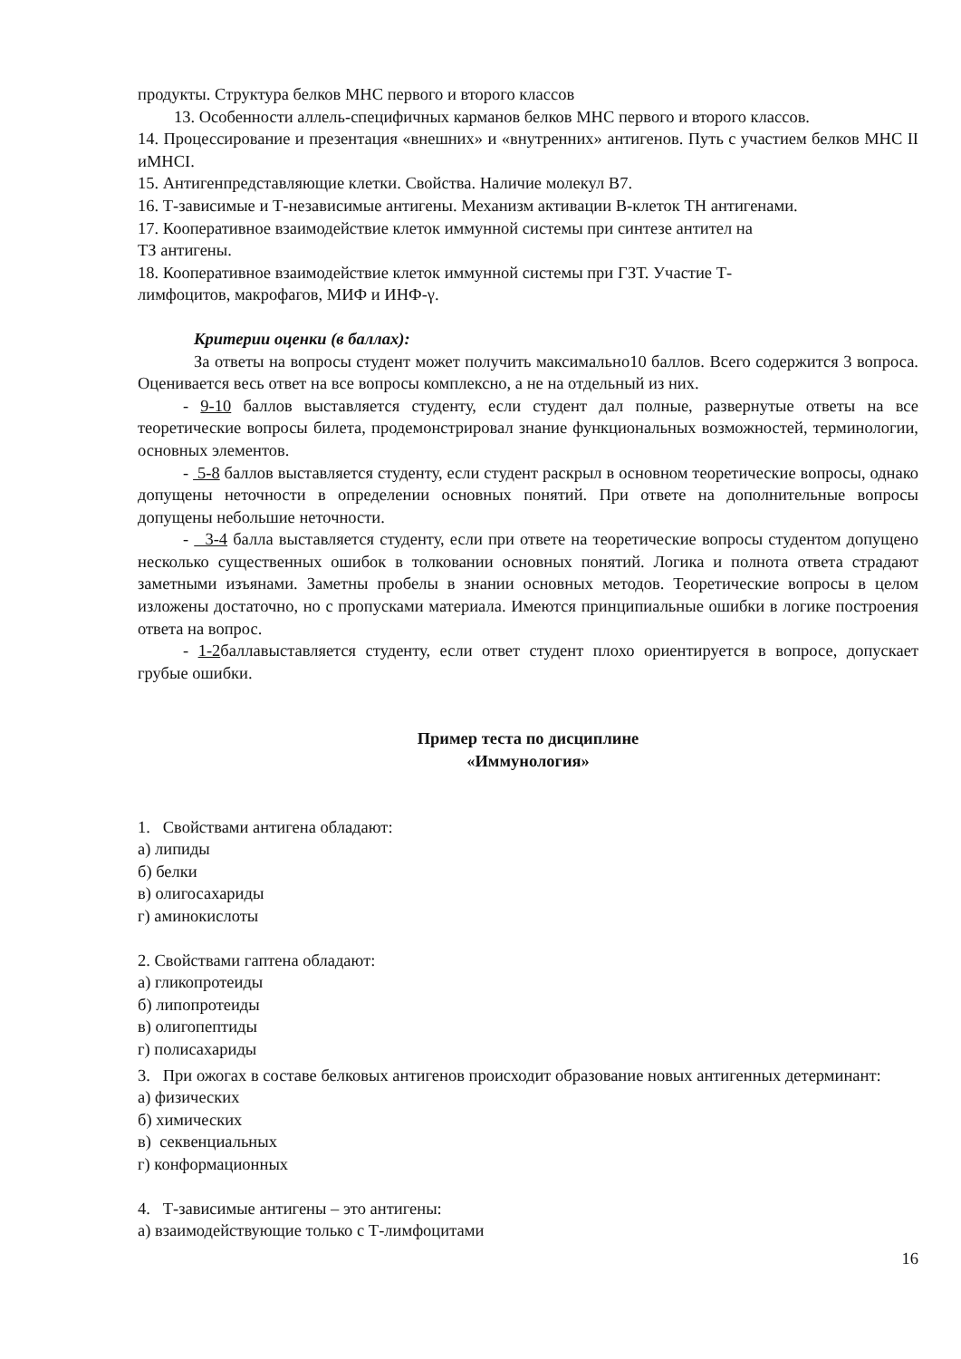продукты. Структура белков МНС первого и второго классов
13. Особенности аллель-специфичных карманов белков МНС первого и второго классов.
14. Процессирование и презентация «внешних» и «внутренних» антигенов. Путь с участием белков МНС II иMHCI.
15. Антигенпредставляющие клетки. Свойства. Наличие молекул В7.
16. Т-зависимые и Т-независимые антигены. Механизм активации В-клеток ТН антигенами.
17. Кооперативное взаимодействие клеток иммунной системы при синтезе антител на
ТЗ антигены.
18. Кооперативное взаимодействие клеток иммунной системы при ГЗТ. Участие Т-
лимфоцитов, макрофагов, МИФ и ИНФ-γ.
Критерии оценки (в баллах):
За ответы на вопросы студент может получить максимально10 баллов. Всего содержится 3 вопроса. Оценивается весь ответ на все вопросы комплексно, а не на отдельный из них.
- 9-10 баллов выставляется студенту, если студент дал полные, развернутые ответы на все теоретические вопросы билета, продемонстрировал знание функциональных возможностей, терминологии, основных элементов.
- 5-8 баллов выставляется студенту, если студент раскрыл в основном теоретические вопросы, однако допущены неточности в определении основных понятий. При ответе на дополнительные вопросы допущены небольшие неточности.
- 3-4 балла выставляется студенту, если при ответе на теоретические вопросы студентом допущено несколько существенных ошибок в толковании основных понятий. Логика и полнота ответа страдают заметными изъянами. Заметны пробелы в знании основных методов. Теоретические вопросы в целом изложены достаточно, но с пропусками материала. Имеются принципиальные ошибки в логике построения ответа на вопрос.
- 1-2баллавыставляется студенту, если ответ студент плохо ориентируется в вопросе, допускает грубые ошибки.
Пример теста по дисциплине
«Иммунология»
1. Свойствами антигена обладают:
а) липиды
б) белки
в) олигосахариды
г) аминокислоты
2. Свойствами гаптена обладают:
а) гликопротеиды
б) липопротеиды
в) олигопептиды
г) полисахариды
3. При ожогах в составе белковых антигенов происходит образование новых антигенных детерминант:
а) физических
б) химических
в) секвенциальных
г) конформационных
4. Т-зависимые антигены – это антигены:
а) взаимодействующие только с Т-лимфоцитами
16